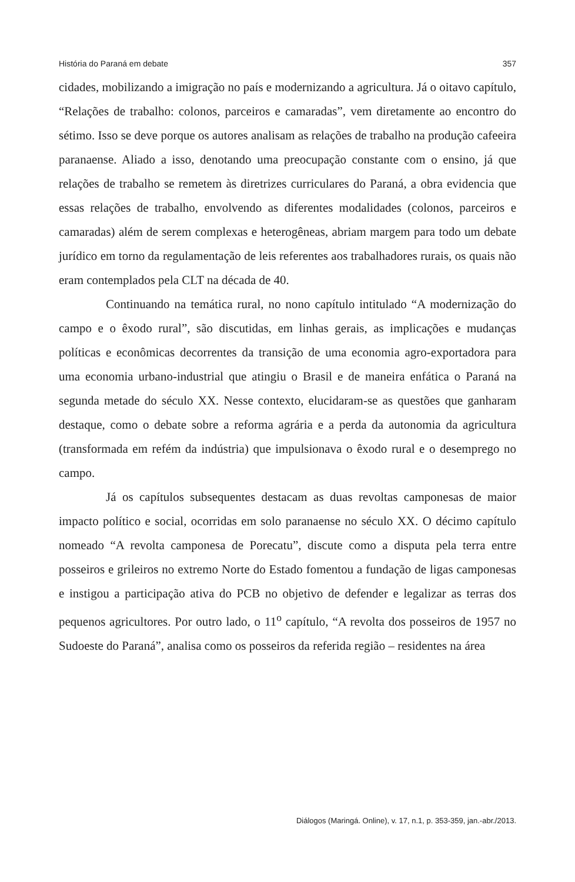História do Paraná em debate 357
cidades, mobilizando a imigração no país e modernizando a agricultura. Já o oitavo capítulo, “Relações de trabalho: colonos, parceiros e camaradas”, vem diretamente ao encontro do sétimo. Isso se deve porque os autores analisam as relações de trabalho na produção cafeeira paranaense. Aliado a isso, denotando uma preocupação constante com o ensino, já que relações de trabalho se remetem às diretrizes curriculares do Paraná, a obra evidencia que essas relações de trabalho, envolvendo as diferentes modalidades (colonos, parceiros e camaradas) além de serem complexas e heterogêneas, abriam margem para todo um debate jurídico em torno da regulamentação de leis referentes aos trabalhadores rurais, os quais não eram contemplados pela CLT na década de 40.
Continuando na temática rural, no nono capítulo intitulado “A modernização do campo e o êxodo rural”, são discutidas, em linhas gerais, as implicações e mudanças políticas e econômicas decorrentes da transição de uma economia agro-exportadora para uma economia urbano-industrial que atingiu o Brasil e de maneira enfática o Paraná na segunda metade do século XX. Nesse contexto, elucidaram-se as questões que ganharam destaque, como o debate sobre a reforma agrária e a perda da autonomia da agricultura (transformada em refém da indústria) que impulsionava o êxodo rural e o desemprego no campo.
Já os capítulos subsequentes destacam as duas revoltas camponesas de maior impacto político e social, ocorridas em solo paranaense no século XX. O décimo capítulo nomeado “A revolta camponesa de Porecatu”, discute como a disputa pela terra entre posseiros e grileiros no extremo Norte do Estado fomentou a fundação de ligas camponesas e instigou a participação ativa do PCB no objetivo de defender e legalizar as terras dos pequenos agricultores. Por outro lado, o 11<sup>o</sup> capítulo, “A revolta dos posseiros de 1957 no Sudoeste do Paraná”, analisa como os posseiros da referida região – residentes na área
Diálogos (Maringá. Online), v. 17, n.1, p. 353-359, jan.-abr./2013.